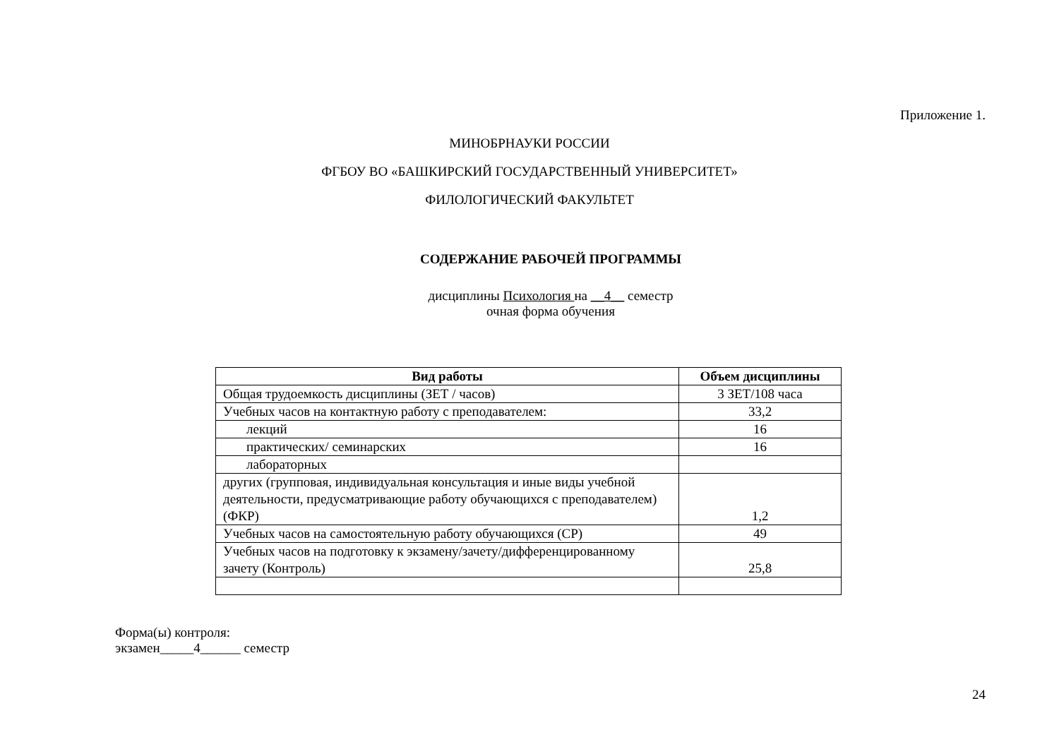Приложение 1.
МИНОБРНАУКИ РОССИИ
ФГБОУ ВО «БАШКИРСКИЙ ГОСУДАРСТВЕННЫЙ УНИВЕРСИТЕТ»
ФИЛОЛОГИЧЕСКИЙ ФАКУЛЬТЕТ
СОДЕРЖАНИЕ РАБОЧЕЙ ПРОГРАММЫ
дисциплины Психология на __4__ семестр
очная форма обучения
| Вид работы | Объем дисциплины |
| --- | --- |
| Общая трудоемкость дисциплины (ЗЕТ / часов) | 3 ЗЕТ/108 часа |
| Учебных часов на контактную работу с преподавателем: | 33,2 |
| лекций | 16 |
| практических/ семинарских | 16 |
| лабораторных | |
| других (групповая, индивидуальная консультация и иные виды учебной деятельности, предусматривающие работу обучающихся с преподавателем) (ФКР) | 1,2 |
| Учебных часов на самостоятельную работу обучающихся (СР) | 49 |
| Учебных часов на подготовку к экзамену/зачету/дифференцированному зачету (Контроль) | 25,8 |
Форма(ы) контроля:
экзамен_____4______ семестр
24